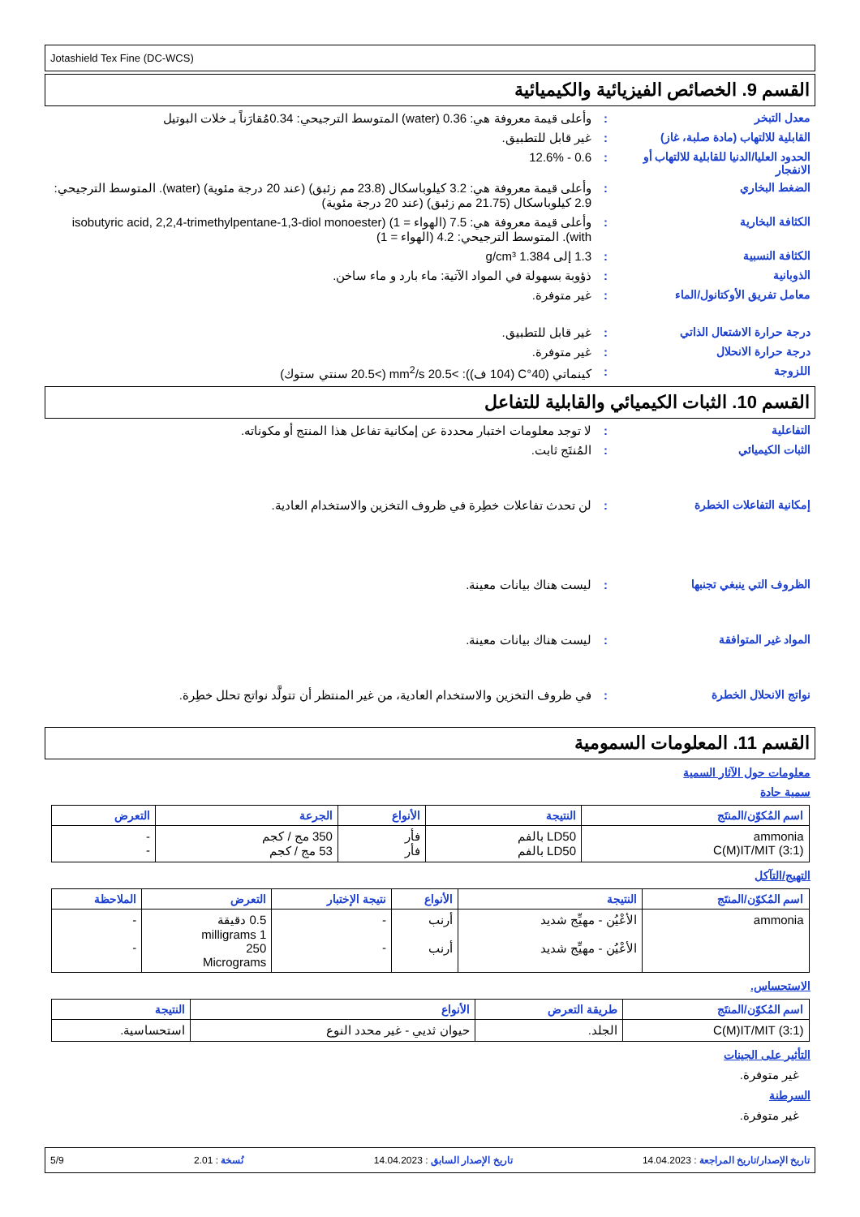Jotashield Tex Fine (DC-WCS)
القسم 9. الخصائص الفيزيائية والكيميائية
معدل التبخر : وأعلى قيمة معروفة هي: 0.36 (water) المتوسط الترجيحي: 0.34مُقارَناً بـ خلات البوتيل
القابلية للالتهاب (مادة صلبة، غاز)
: غير قابل للتطبيق.
الحدود العليا/الدنيا للقابلية للالتهاب أو الانفجار
: 0.6 - 12.6%
الضغط البخاري : وأعلى قيمة معروفة هي: 3.2 كيلوباسكال (23.8 مم زئبق) (عند 20 درجة مئوية) (water). المتوسط الترجيحي: 2.9 كيلوباسكال (21.75 مم زئبق) (عند 20 درجة مئوية)
الكثافة البخارية : وأعلى قيمة معروفة هي: 7.5 (الهواء = 1) (isobutyric acid, 2,2,4-trimethylpentane-1,3-diol monoester with). المتوسط الترجيحي: 4.2 (الهواء = 1)
الكثافة النسبية : 1.3 إلى 1.384 g/cm³
الذوبانية : ذؤوبة بسهولة في المواد الآتية: ماء بارد و ماء ساخن.
معامل تفريق الأوكتانول/الماء : غير متوفرة.
درجة حرارة الاشتعال الذاتي : غير قابل للتطبيق.
درجة حرارة الانحلال : غير متوفرة.
اللزوجة : كينماتي (40°C (104 ف)): >20.5 mm<sup>2</sup>/s (>20.5 سنتي ستوك)
القسم 10. الثبات الكيميائي والقابلية للتفاعل
التفاعلية : لا توجد معلومات اختبار محددة عن إمكانية تفاعل هذا المنتج أو مكوناته.
الثبات الكيميائي : المُنتَج ثابت.
إمكانية التفاعلات الخطرة : لن تحدث تفاعلات خطِرة في ظروف التخزين والاستخدام العادية.
الظروف التي ينبغي تجنبها : ليست هناك بيانات معينة.
المواد غير المتوافقة : ليست هناك بيانات معينة.
نواتج الانحلال الخطرة : في ظروف التخزين والاستخدام العادية، من غير المنتظر أن تتولَّد نواتج تحلل خطِرة.
القسم 11. المعلومات السمومية
معلومات حول الآثار السمية
سمية حادة
| اسم المُكوّن/المنتَج | النتيجة | الأنواع | الجرعة | التعرض |
| --- | --- | --- | --- | --- |
| ammonia C(M)IT/MIT (3:1) | LD50 بالفم LD50 بالفم | فأر فأر | 350 مج / كجم 53 مج / كجم | - - |
التهيج/التآكل
| اسم المُكوّن/المنتَج | النتيجة | الأنواع | نتيجة الإختبار | التعرض | الملاحظة |
| --- | --- | --- | --- | --- | --- |
| ammonia | الأعْيُن - مهيِّج شديد الأعْيُن - مهيِّج شديد | أرنب أرنب | - - | 0.5 دقيقة 1 milligrams 250 Micrograms | - - |
الاستحساس.
| اسم المُكوّن/المنتَج | طريقة التعرض | الأنواع | النتيجة |
| --- | --- | --- | --- |
| C(M)IT/MIT (3:1) | الجلد. | حيوان ثديي - غير محدد النوع | استحساسية. |
التأثير على الجينات
غير متوفرة.
السرطنة
غير متوفرة.
تاريخ الإصدار/تاريخ المراجعة : 14.04.2023 تاريخ الإصدار السابق : 14.04.2023 نُسخة : 2.01 5/9